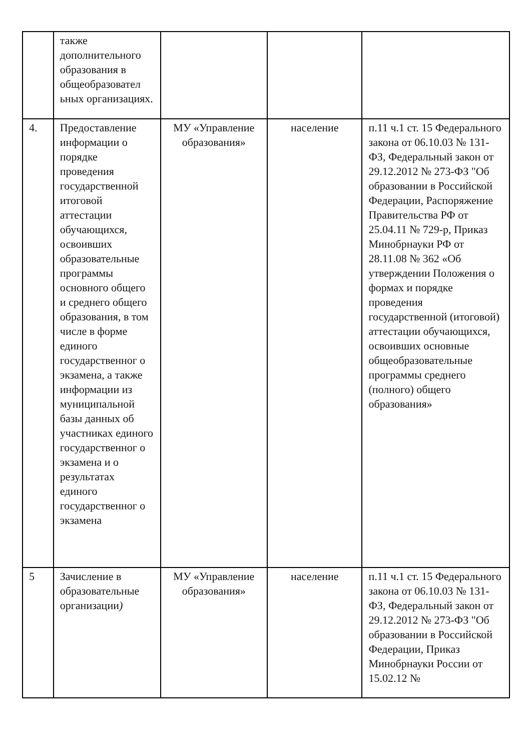| | также дополнительного образования в общеобразовател ьных организациях. | | | |
| 4. | Предоставление информации о порядке проведения государственной итоговой аттестации обучающихся, освоивших образовательные программы основного общего и среднего общего образования, в том числе в форме единого государственног о экзамена, а также информации из муниципальной базы данных об участниках единого государственног о экзамена и о результатах единого государственног о экзамена | МУ «Управление образования» | население | п.11 ч.1 ст. 15 Федерального закона от 06.10.03 № 131-ФЗ, Федеральный закон от 29.12.2012 № 273-ФЗ "Об образовании в Российской Федерации, Распоряжение Правительства РФ от 25.04.11 № 729-р, Приказ Минобрнауки РФ от 28.11.08 № 362 «Об утверждении Положения о формах и порядке проведения государственной (итоговой) аттестации обучающихся, освоивших основные общеобразовательные программы среднего (полного) общего образования» |
| 5 | Зачисление в образовательные организации ) | МУ «Управление образования» | население | п.11 ч.1 ст. 15 Федерального закона от 06.10.03 № 131-ФЗ, Федеральный закон от 29.12.2012 № 273-ФЗ "Об образовании в Российской Федерации, Приказ Минобрнауки России от 15.02.12 № |